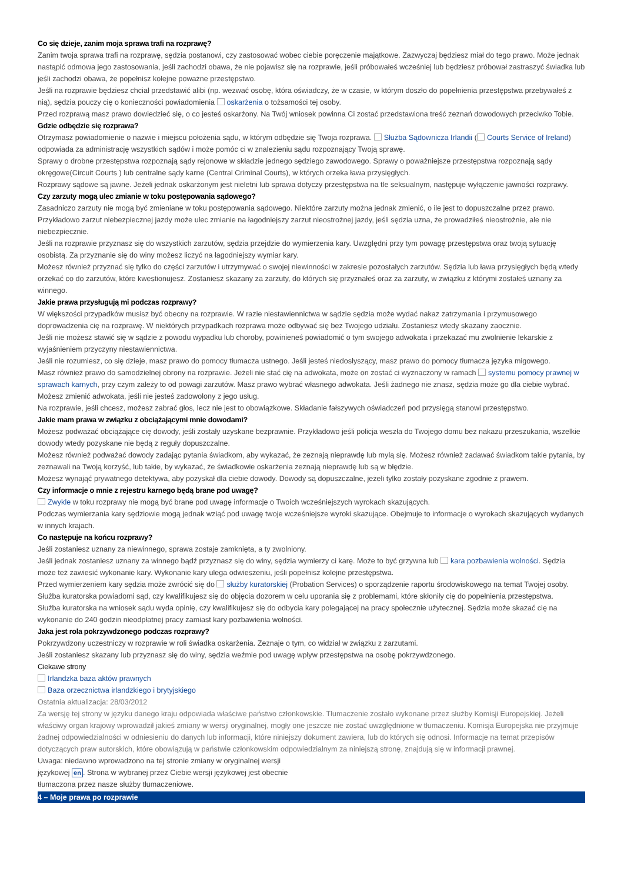Co się dzieje, zanim moja sprawa trafi na rozprawę?
Zanim twoja sprawa trafi na rozprawę, sędzia postanowi, czy zastosować wobec ciebie poręczenie majątkowe. Zazwyczaj będziesz miał do tego prawo. Może jednak nastąpić odmowa jego zastosowania, jeśli zachodzi obawa, że nie pojawisz się na rozprawie, jeśli próbowałeś wcześniej lub będziesz próbował zastraszyć świadka lub jeśli zachodzi obawa, że popełnisz kolejne poważne przestępstwo.
Jeśli na rozprawie będziesz chciał przedstawić alibi (np. wezwać osobę, która oświadczy, że w czasie, w którym doszło do popełnienia przestępstwa przebywałeś z nią), sędzia pouczy cię o konieczności powiadomienia oskarżenia o tożsamości tej osoby.
Przed rozprawą masz prawo dowiedzieć się, o co jesteś oskarżony. Na Twój wniosek powinna Ci zostać przedstawiona treść zeznań dowodowych przeciwko Tobie.
Gdzie odbędzie się rozprawa?
Otrzymasz powiadomienie o nazwie i miejscu położenia sądu, w którym odbędzie się Twoja rozprawa. Służba Sądownicza Irlandii ( Courts Service of Ireland) odpowiada za administrację wszystkich sądów i może pomóc ci w znalezieniu sądu rozpoznający Twoją sprawę.
Sprawy o drobne przestępstwa rozpoznają sądy rejonowe w składzie jednego sędziego zawodowego. Sprawy o poważniejsze przestępstwa rozpoznają sądy okręgowe(Circuit Courts ) lub centralne sądy karne (Central Criminal Courts), w których orzeka ława przysięgłych.
Rozprawy sądowe są jawne. Jeżeli jednak oskarżonym jest nieletni lub sprawa dotyczy przestępstwa na tle seksualnym, następuje wyłączenie jawności rozprawy.
Czy zarzuty mogą ulec zmianie w toku postępowania sądowego?
Zasadniczo zarzuty nie mogą być zmieniane w toku postępowania sądowego. Niektóre zarzuty można jednak zmienić, o ile jest to dopuszczalne przez prawo. Przykładowo zarzut niebezpiecznej jazdy może ulec zmianie na łagodniejszy zarzut nieostrożnej jazdy, jeśli sędzia uzna, że prowadziłeś nieostrożnie, ale nie niebezpiecznie.
Jeśli na rozprawie przyznasz się do wszystkich zarzutów, sędzia przejdzie do wymierzenia kary. Uwzględni przy tym powagę przestępstwa oraz twoją sytuację osobistą. Za przyznanie się do winy możesz liczyć na łagodniejszy wymiar kary.
Możesz również przyznać się tylko do części zarzutów i utrzymywać o swojej niewinności w zakresie pozostałych zarzutów. Sędzia lub ława przysięgłych będą wtedy orzekać co do zarzutów, które kwestionujesz. Zostaniesz skazany za zarzuty, do których się przyznałeś oraz za zarzuty, w związku z którymi zostałeś uznany za winnego.
Jakie prawa przysługują mi podczas rozprawy?
W większości przypadków musisz być obecny na rozprawie. W razie niestawiennictwa w sądzie sędzia może wydać nakaz zatrzymania i przymusowego doprowadzenia cię na rozprawę. W niektórych przypadkach rozprawa może odbywać się bez Twojego udziału. Zostaniesz wtedy skazany zaocznie.
Jeśli nie możesz stawić się w sądzie z powodu wypadku lub choroby, powinieneś powiadomić o tym swojego adwokata i przekazać mu zwolnienie lekarskie z wyjaśnieniem przyczyny niestawiennictwa.
Jeśli nie rozumiesz, co się dzieje, masz prawo do pomocy tłumacza ustnego. Jeśli jesteś niedosłyszący, masz prawo do pomocy tłumacza języka migowego.
Masz również prawo do samodzielnej obrony na rozprawie. Jeżeli nie stać cię na adwokata, może on zostać ci wyznaczony w ramach systemu pomocy prawnej w sprawach karnych, przy czym zależy to od powagi zarzutów. Masz prawo wybrać własnego adwokata. Jeśli żadnego nie znasz, sędzia może go dla ciebie wybrać. Możesz zmienić adwokata, jeśli nie jesteś zadowolony z jego usług.
Na rozprawie, jeśli chcesz, możesz zabrać głos, lecz nie jest to obowiązkowe. Składanie fałszywych oświadczeń pod przysięgą stanowi przestępstwo.
Jakie mam prawa w związku z obciążającymi mnie dowodami?
Możesz podważać obciążające cię dowody, jeśli zostały uzyskane bezprawnie. Przykładowo jeśli policja weszła do Twojego domu bez nakazu przeszukania, wszelkie dowody wtedy pozyskane nie będą z reguły dopuszczalne.
Możesz również podważać dowody zadając pytania świadkom, aby wykazać, że zeznają nieprawdę lub mylą się. Możesz również zadawać świadkom takie pytania, by zeznawali na Twoją korzyść, lub takie, by wykazać, że świadkowie oskarżenia zeznają nieprawdę lub są w błędzie.
Możesz wynająć prywatnego detektywa, aby pozyskał dla ciebie dowody. Dowody są dopuszczalne, jeżeli tylko zostały pozyskane zgodnie z prawem.
Czy informacje o mnie z rejestru karnego będą brane pod uwagę?
Zwykle w toku rozprawy nie mogą być brane pod uwagę informacje o Twoich wcześniejszych wyrokach skazujących.
Podczas wymierzania kary sędziowie mogą jednak wziąć pod uwagę twoje wcześniejsze wyroki skazujące. Obejmuje to informacje o wyrokach skazujących wydanych w innych krajach.
Co następuje na końcu rozprawy?
Jeśli zostaniesz uznany za niewinnego, sprawa zostaje zamknięta, a ty zwolniony.
Jeśli jednak zostaniesz uznany za winnego bądź przyznasz się do winy, sędzia wymierzy ci karę. Może to być grzywna lub kara pozbawienia wolności. Sędzia może też zawiesić wykonanie kary. Wykonanie kary ulega odwieszeniu, jeśli popełnisz kolejne przestępstwa.
Przed wymierzeniem kary sędzia może zwrócić się do służby kuratorskiej (Probation Services) o sporządzenie raportu środowiskowego na temat Twojej osoby. Służba kuratorska powiadomi sąd, czy kwalifikujesz się do objęcia dozorem w celu uporania się z problemami, które skłoniły cię do popełnienia przestępstwa.
Służba kuratorska na wniosek sądu wyda opinię, czy kwalifikujesz się do odbycia kary polegającej na pracy społecznie użytecznej. Sędzia może skazać cię na wykonanie do 240 godzin nieodpłatnej pracy zamiast kary pozbawienia wolności.
Jaka jest rola pokrzywdzonego podczas rozprawy?
Pokrzywdzony uczestniczy w rozprawie w roli świadka oskarżenia. Zeznaje o tym, co widział w związku z zarzutami.
Jeśli zostaniesz skazany lub przyznasz się do winy, sędzia weźmie pod uwagę wpływ przestępstwa na osobę pokrzywdzonego.
Ciekawe strony
Irlandzka baza aktów prawnych
Baza orzecznictwa irlandzkiego i brytyjskiego
Ostatnia aktualizacja: 28/03/2012
Za wersję tej strony w języku danego kraju odpowiada właściwe państwo członkowskie. Tłumaczenie zostało wykonane przez służby Komisji Europejskiej. Jeżeli właściwy organ krajowy wprowadził jakieś zmiany w wersji oryginalnej, mogły one jeszcze nie zostać uwzględnione w tłumaczeniu. Komisja Europejska nie przyjmuje żadnej odpowiedzialności w odniesieniu do danych lub informacji, które niniejszy dokument zawiera, lub do których się odnosi. Informacje na temat przepisów dotyczących praw autorskich, które obowiązują w państwie członkowskim odpowiedzialnym za niniejszą stronę, znajdują się w informacji prawnej.
Uwaga: niedawno wprowadzono na tej stronie zmiany w oryginalnej wersji językowej en. Strona w wybranej przez Ciebie wersji językowej jest obecnie tłumaczona przez nasze służby tłumaczeniowe.
4 – Moje prawa po rozprawie